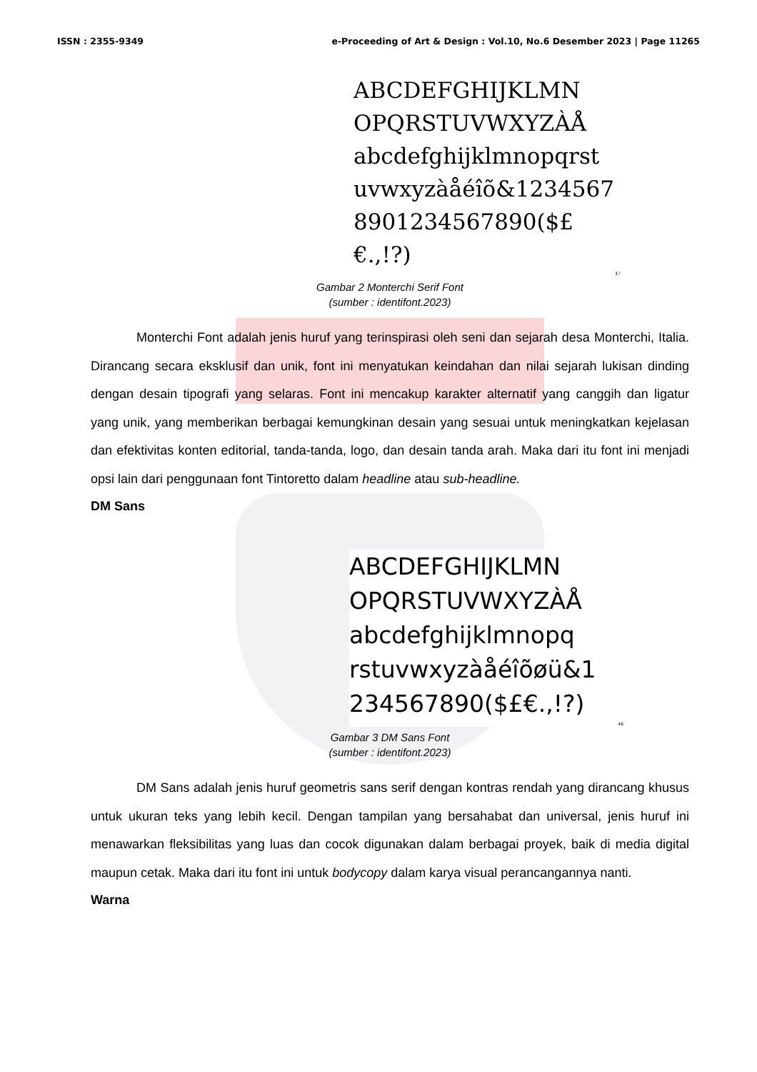ISSN : 2355-9349 e-Proceeding of Art & Design : Vol.10, No.6 Desember 2023 | Page 11265
ABCDEFGHIJKLMN
OPQRSTUVWXYZÀÅ
abcdefghijklmnopqrst
uvwxyzàåéîõ&1234567
8901234567890($£€.,!?)
47
Gambar 2 Monterchi Serif Font
(sumber : identifont.2023)
Monterchi Font adalah jenis huruf yang terinspirasi oleh seni dan sejarah desa Monterchi, Italia. Dirancang secara eksklusif dan unik, font ini menyatukan keindahan dan nilai sejarah lukisan dinding dengan desain tipografi yang selaras. Font ini mencakup karakter alternatif yang canggih dan ligatur yang unik, yang memberikan berbagai kemungkinan desain yang sesuai untuk meningkatkan kejelasan dan efektivitas konten editorial, tanda-tanda, logo, dan desain tanda arah. Maka dari itu font ini menjadi opsi lain dari penggunaan font Tintoretto dalam headline atau sub-headline.
DM Sans
ABCDEFGHIJKLMN
OPQRSTUVWXYZÀÅ
abcdefghijklmnopq
rstuvwxyzàåéîõøü&1
234567890($£€.,!?)
46
Gambar 3 DM Sans Font
(sumber : identifont.2023)
DM Sans adalah jenis huruf geometris sans serif dengan kontras rendah yang dirancang khusus untuk ukuran teks yang lebih kecil. Dengan tampilan yang bersahabat dan universal, jenis huruf ini menawarkan fleksibilitas yang luas dan cocok digunakan dalam berbagai proyek, baik di media digital maupun cetak. Maka dari itu font ini untuk bodycopy dalam karya visual perancangannya nanti.
Warna